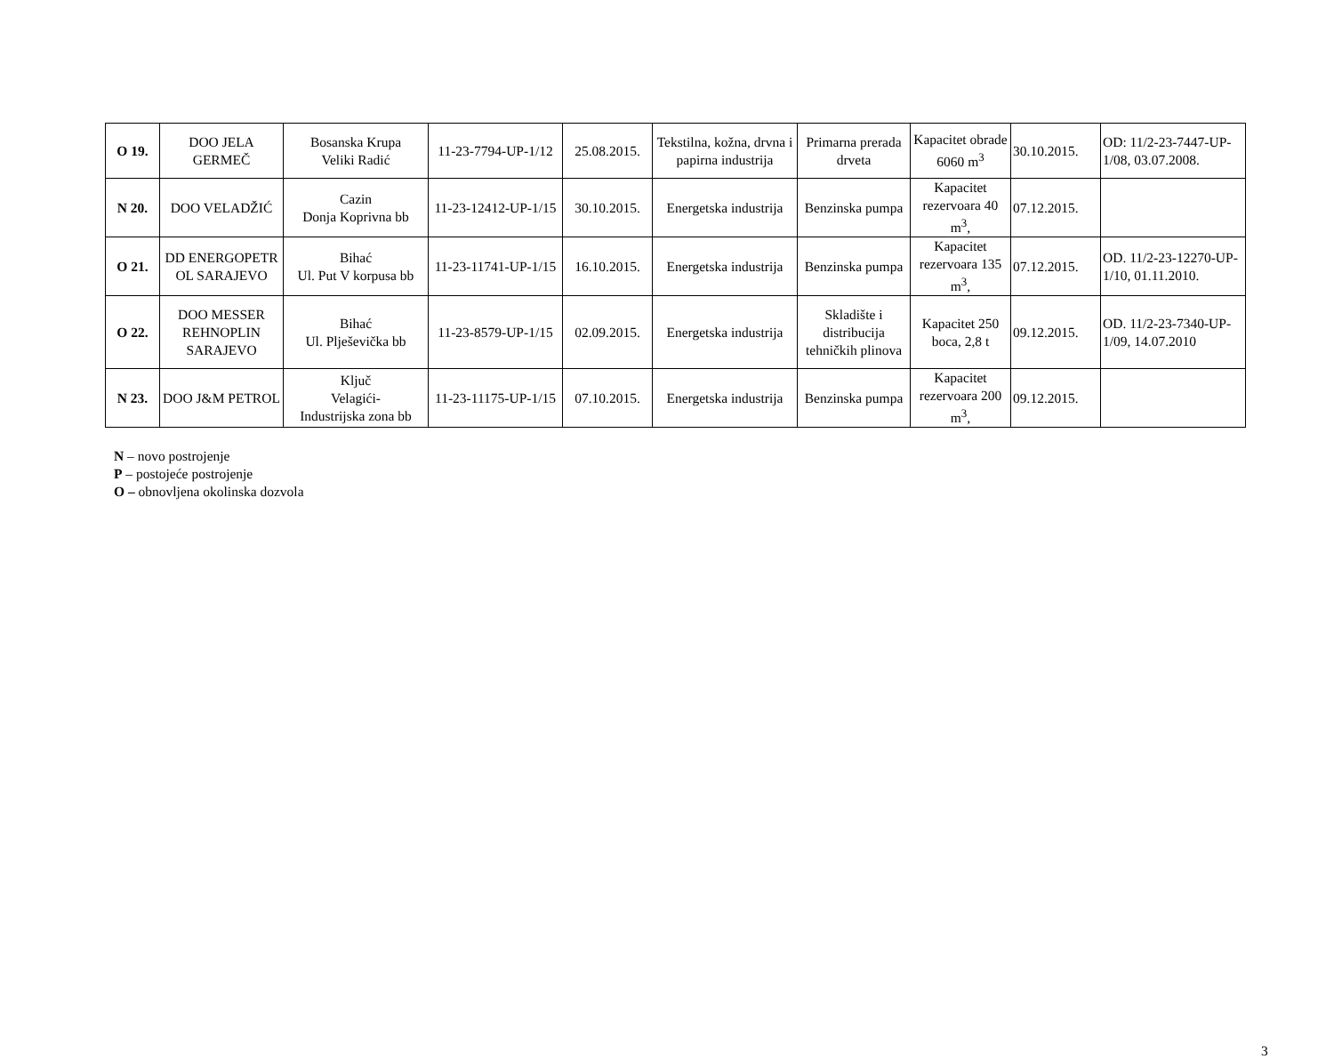| O 19. | DOO JELA GERMEČ | Bosanska Krupa Veliki Radić | 11-23-7794-UP-1/12 | 25.08.2015. | Tekstilna, kožna, drvna i papirna industrija | Primarna prerada drveta | Kapacitet obrade 6060 m<sup>3</sup> | 30.10.2015. | OD: 11/2-23-7447-UP-1/08, 03.07.2008. |
| N 20. | DOO VELADŽIĆ | Cazin Donja Koprivna bb | 11-23-12412-UP-1/15 | 30.10.2015. | Energetska industrija | Benzinska pumpa | Kapacitet rezervoara 40 m<sup>3</sup>, | 07.12.2015. | |
| O 21. | DD ENERGOPETR OL SARAJEVO | Bihać Ul. Put V korpusa bb | 11-23-11741-UP-1/15 | 16.10.2015. | Energetska industrija | Benzinska pumpa | Kapacitet rezervoara 135 m<sup>3</sup>, | 07.12.2015. | OD. 11/2-23-12270-UP-1/10, 01.11.2010. |
| O 22. | DOO MESSER REHNOPLIN SARAJEVO | Bihać Ul. Plješevička bb | 11-23-8579-UP-1/15 | 02.09.2015. | Energetska industrija | Skladište i distribucija tehničkih plinova | Kapacitet 250 boca, 2,8 t | 09.12.2015. | OD. 11/2-23-7340-UP-1/09, 14.07.2010 |
| N 23. | DOO J&M PETROL | Ključ Velagići- Industrijska zona bb | 11-23-11175-UP-1/15 | 07.10.2015. | Energetska industrija | Benzinska pumpa | Kapacitet rezervoara 200 m<sup>3</sup>, | 09.12.2015. | |
N – novo postrojenje
P – postojeće postrojenje
O – obnovljena okolinska dozvola
3